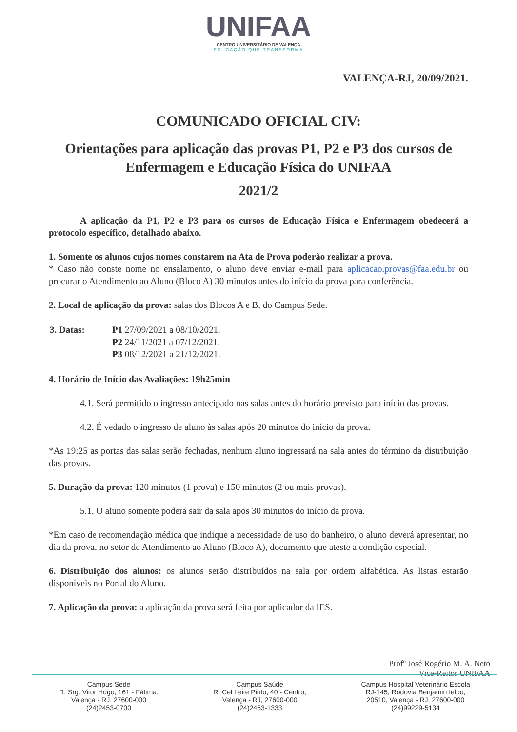UNIFAA
CENTRO UNIVERSITÁRIO DE VALENÇA
EDUCAÇÃO QUE TRANSFORMA
VALENÇA-RJ, 20/09/2021.
COMUNICADO OFICIAL CIV:
Orientações para aplicação das provas P1, P2 e P3 dos cursos de Enfermagem e Educação Física do UNIFAA
2021/2
A aplicação da P1, P2 e P3 para os cursos de Educação Física e Enfermagem obedecerá a protocolo específico, detalhado abaixo.
1. Somente os alunos cujos nomes constarem na Ata de Prova poderão realizar a prova.
* Caso não conste nome no ensalamento, o aluno deve enviar e-mail para aplicacao.provas@faa.edu.br ou procurar o Atendimento ao Aluno (Bloco A) 30 minutos antes do início da prova para conferência.
2. Local de aplicação da prova: salas dos Blocos A e B, do Campus Sede.
| 3. Datas: | P1 27/09/2021 a 08/10/2021. P2 24/11/2021 a 07/12/2021. P3 08/12/2021 a 21/12/2021. |
4. Horário de Início das Avaliações: 19h25min
4.1. Será permitido o ingresso antecipado nas salas antes do horário previsto para início das provas.
4.2. É vedado o ingresso de aluno às salas após 20 minutos do início da prova.
*As 19:25 as portas das salas serão fechadas, nenhum aluno ingressará na sala antes do término da distribuição das provas.
5. Duração da prova: 120 minutos (1 prova) e 150 minutos (2 ou mais provas).
5.1. O aluno somente poderá sair da sala após 30 minutos do início da prova.
*Em caso de recomendação médica que indique a necessidade de uso do banheiro, o aluno deverá apresentar, no dia da prova, no setor de Atendimento ao Aluno (Bloco A), documento que ateste a condição especial.
6. Distribuição dos alunos: os alunos serão distribuídos na sala por ordem alfabética. As listas estarão disponíveis no Portal do Aluno.
7. Aplicação da prova: a aplicação da prova será feita por aplicador da IES.
Profº José Rogério M. A. Neto
Vice-Reitor UNIFAA
Campus Sede
R. Srg. Vitor Hugo, 161 - Fátima,
Valença - RJ, 27600-000
(24)2453-0700
Campus Saúde
R. Cel Leite Pinto, 40 - Centro,
Valença - RJ, 27600-000
(24)2453-1333
Campus Hospital Veterinário Escola
RJ-145, Rodovia Benjamin Ielpo,
20510, Valença - RJ, 27600-000
(24)99229-5134